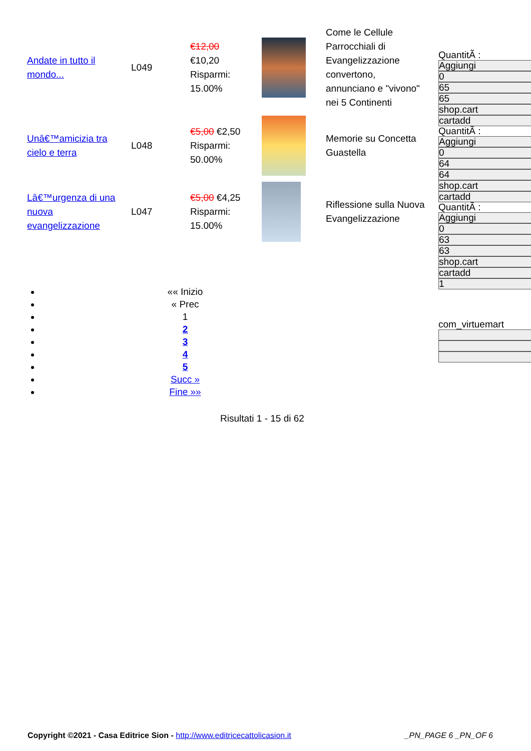| Andate in tutto il mondo... | L049 | €12,00 €10,20 Risparmi: 15.00% | | Come le Cellule Parrocchiali di Evangelizzazione convertono, annunciano e "vivono" nei 5 Continenti |
| Unâ€™amicizia tra cielo e terra | L048 | €5,00 €2,50 Risparmi: 50.00% | | Memorie su Concetta Guastella |
| Lâ€™urgenza di una nuova evangelizzazione | L047 | €5,00 €4,25 Risparmi: 15.00% | | Riflessione sulla Nuova Evangelizzazione |
QuantitÃ :
Aggiungi
0
65
65
shop.cart
cartadd
QuantitÃ :
Aggiungi
0
64
64
shop.cart
cartadd
QuantitÃ :
Aggiungi
0
63
63
shop.cart
cartadd
1
com_virtuemart
«« Inizio
« Prec
1
2
3
4
5
Succ »
Fine »»
Risultati 1 - 15 di 62
Copyright ©2021 - Casa Editrice Sion - http://www.editricecattolicasion.it _PN_PAGE 6 _PN_OF 6